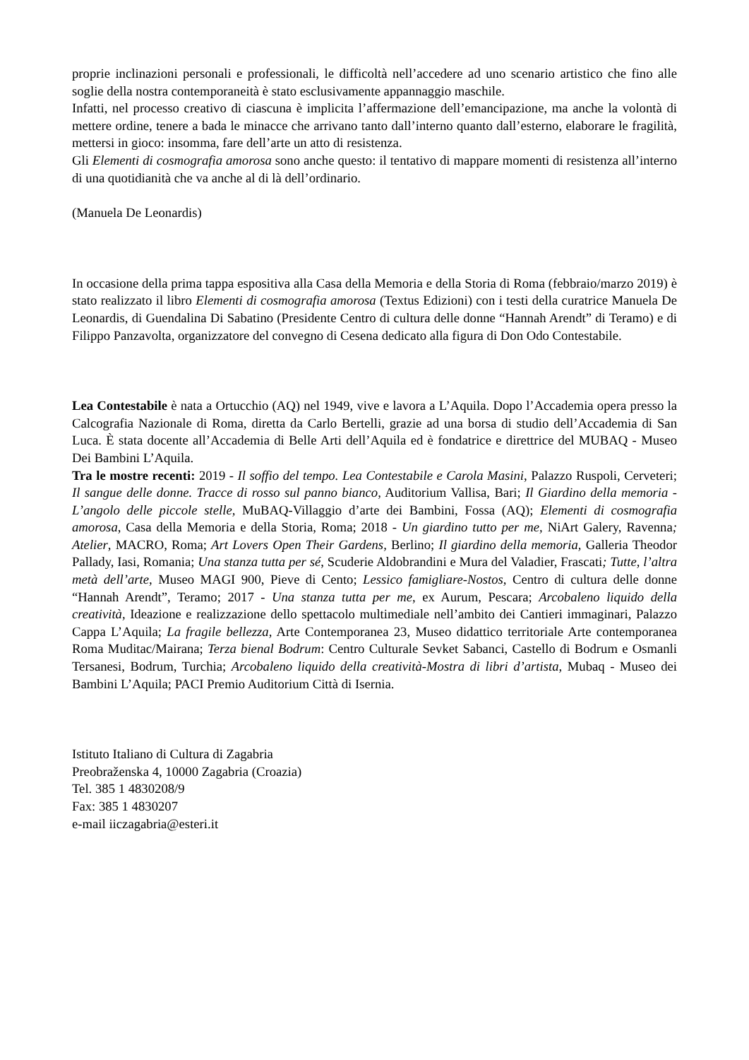proprie inclinazioni personali e professionali, le difficoltà nell’accedere ad uno scenario artistico che fino alle soglie della nostra contemporaneità è stato esclusivamente appannaggio maschile.
Infatti, nel processo creativo di ciascuna è implicita l’affermazione dell’emancipazione, ma anche la volontà di mettere ordine, tenere a bada le minacce che arrivano tanto dall’interno quanto dall’esterno, elaborare le fragilità, mettersi in gioco: insomma, fare dell’arte un atto di resistenza.
Gli Elementi di cosmografia amorosa sono anche questo: il tentativo di mappare momenti di resistenza all’interno di una quotidianità che va anche al di là dell’ordinario.
(Manuela De Leonardis)
In occasione della prima tappa espositiva alla Casa della Memoria e della Storia di Roma (febbraio/marzo 2019) è stato realizzato il libro Elementi di cosmografia amorosa (Textus Edizioni) con i testi della curatrice Manuela De Leonardis, di Guendalina Di Sabatino (Presidente Centro di cultura delle donne “Hannah Arendt” di Teramo) e di Filippo Panzavolta, organizzatore del convegno di Cesena dedicato alla figura di Don Odo Contestabile.
Lea Contestabile è nata a Ortucchio (AQ) nel 1949, vive e lavora a L’Aquila. Dopo l’Accademia opera presso la Calcografia Nazionale di Roma, diretta da Carlo Bertelli, grazie ad una borsa di studio dell’Accademia di San Luca. È stata docente all’Accademia di Belle Arti dell’Aquila ed è fondatrice e direttrice del MUBAQ - Museo Dei Bambini L’Aquila.
Tra le mostre recenti: 2019 - Il soffio del tempo. Lea Contestabile e Carola Masini, Palazzo Ruspoli, Cerveteri; Il sangue delle donne. Tracce di rosso sul panno bianco, Auditorium Vallisa, Bari; Il Giardino della memoria - L’angolo delle piccole stelle, MuBAQ-Villaggio d’arte dei Bambini, Fossa (AQ); Elementi di cosmografia amorosa, Casa della Memoria e della Storia, Roma; 2018 - Un giardino tutto per me, NiArt Galery, Ravenna; Atelier, MACRO, Roma; Art Lovers Open Their Gardens, Berlino; Il giardino della memoria, Galleria Theodor Pallady, Iasi, Romania; Una stanza tutta per sé, Scuderie Aldobrandini e Mura del Valadier, Frascati; Tutte, l’altra metà dell’arte, Museo MAGI 900, Pieve di Cento; Lessico famigliare-Nostos, Centro di cultura delle donne “Hannah Arendt”, Teramo; 2017 - Una stanza tutta per me, ex Aurum, Pescara; Arcobaleno liquido della creatività, Ideazione e realizzazione dello spettacolo multimediale nell’ambito dei Cantieri immaginari, Palazzo Cappa L’Aquila; La fragile bellezza, Arte Contemporanea 23, Museo didattico territoriale Arte contemporanea Roma Muditac/Mairana; Terza bienal Bodrum: Centro Culturale Sevket Sabanci, Castello di Bodrum e Osmanli Tersanesi, Bodrum, Turchia; Arcobaleno liquido della creatività-Mostra di libri d’artista, Mubaq - Museo dei Bambini L’Aquila; PACI Premio Auditorium Città di Isernia.
Istituto Italiano di Cultura di Zagabria
Preobraženska 4, 10000 Zagabria (Croazia)
Tel. 385 1 4830208/9
Fax: 385 1 4830207
e-mail iiczagabria@esteri.it